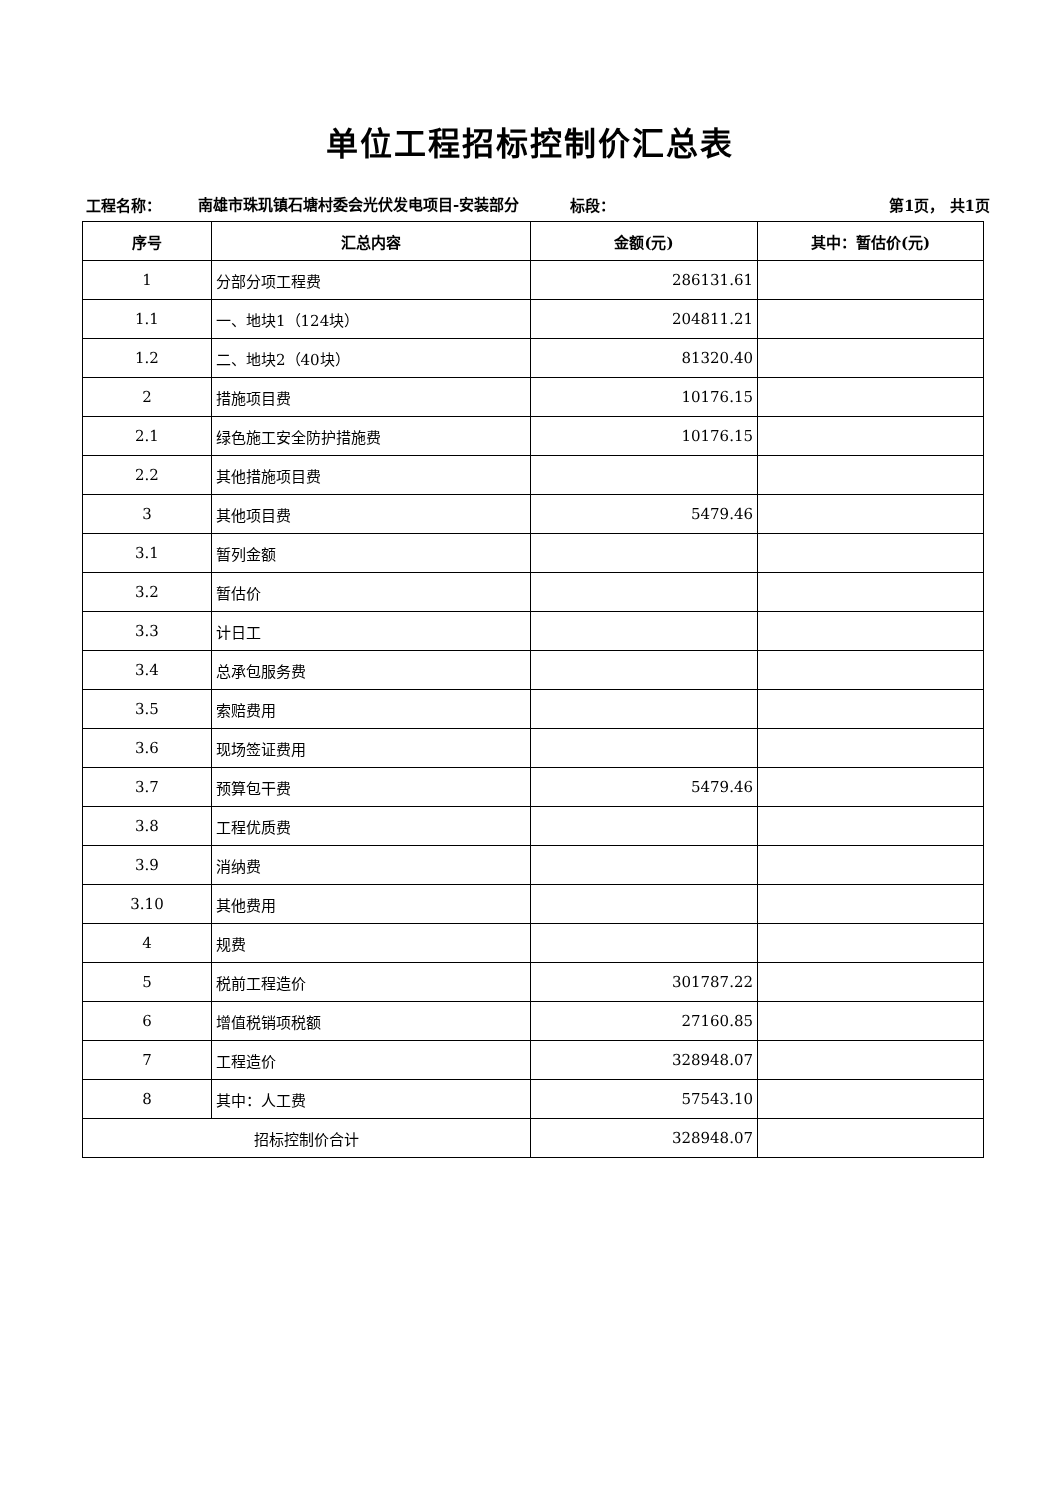单位工程招标控制价汇总表
工程名称：
南雄市珠玑镇石塘村委会光伏发电项目-安装部分
标段：
第1页， 共1页
| 序号 | 汇总内容 | 金额(元) | 其中：暂估价(元) |
| --- | --- | --- | --- |
| 1 | 分部分项工程费 | 286131.61 | |
| 1.1 | 一、地块1（124块） | 204811.21 | |
| 1.2 | 二、地块2（40块） | 81320.40 | |
| 2 | 措施项目费 | 10176.15 | |
| 2.1 | 绿色施工安全防护措施费 | 10176.15 | |
| 2.2 | 其他措施项目费 | | |
| 3 | 其他项目费 | 5479.46 | |
| 3.1 | 暂列金额 | | |
| 3.2 | 暂估价 | | |
| 3.3 | 计日工 | | |
| 3.4 | 总承包服务费 | | |
| 3.5 | 索赔费用 | | |
| 3.6 | 现场签证费用 | | |
| 3.7 | 预算包干费 | 5479.46 | |
| 3.8 | 工程优质费 | | |
| 3.9 | 消纳费 | | |
| 3.10 | 其他费用 | | |
| 4 | 规费 | | |
| 5 | 税前工程造价 | 301787.22 | |
| 6 | 增值税销项税额 | 27160.85 | |
| 7 | 工程造价 | 328948.07 | |
| 8 | 其中：人工费 | 57543.10 | |
| 招标控制价合计 | | 328948.07 | |